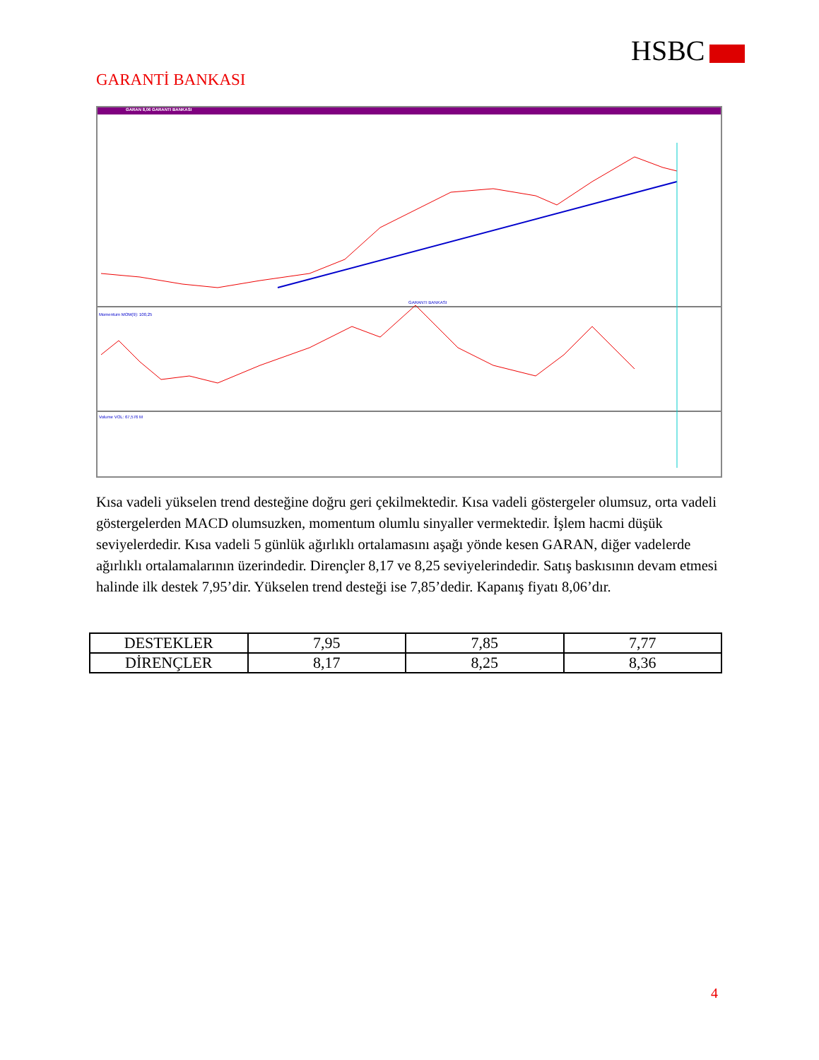HSBC
GARANTİ BANKASI
GARAN 8,06 GARANTI BANKASI
GARANTI BANKASI
Momentum MOM(9): 100,25
Volume VOL: 67,576 M
Kısa vadeli yükselen trend desteğine doğru geri çekilmektedir. Kısa vadeli göstergeler olumsuz, orta vadeli göstergelerden MACD olumsuzken, momentum olumlu sinyaller vermektedir. İşlem hacmi düşük seviyelerdedir. Kısa vadeli 5 günlük ağırlıklı ortalamasını aşağı yönde kesen GARAN, diğer vadelerde ağırlıklı ortalamalarının üzerindedir. Dirençler 8,17 ve 8,25 seviyelerindedir. Satış baskısının devam etmesi halinde ilk destek 7,95’dir. Yükselen trend desteği ise 7,85’dedir. Kapanış fiyatı 8,06’dır.
| DESTEKLER | 7,95 | 7,85 | 7,77 |
| DİRENÇLER | 8,17 | 8,25 | 8,36 |
4